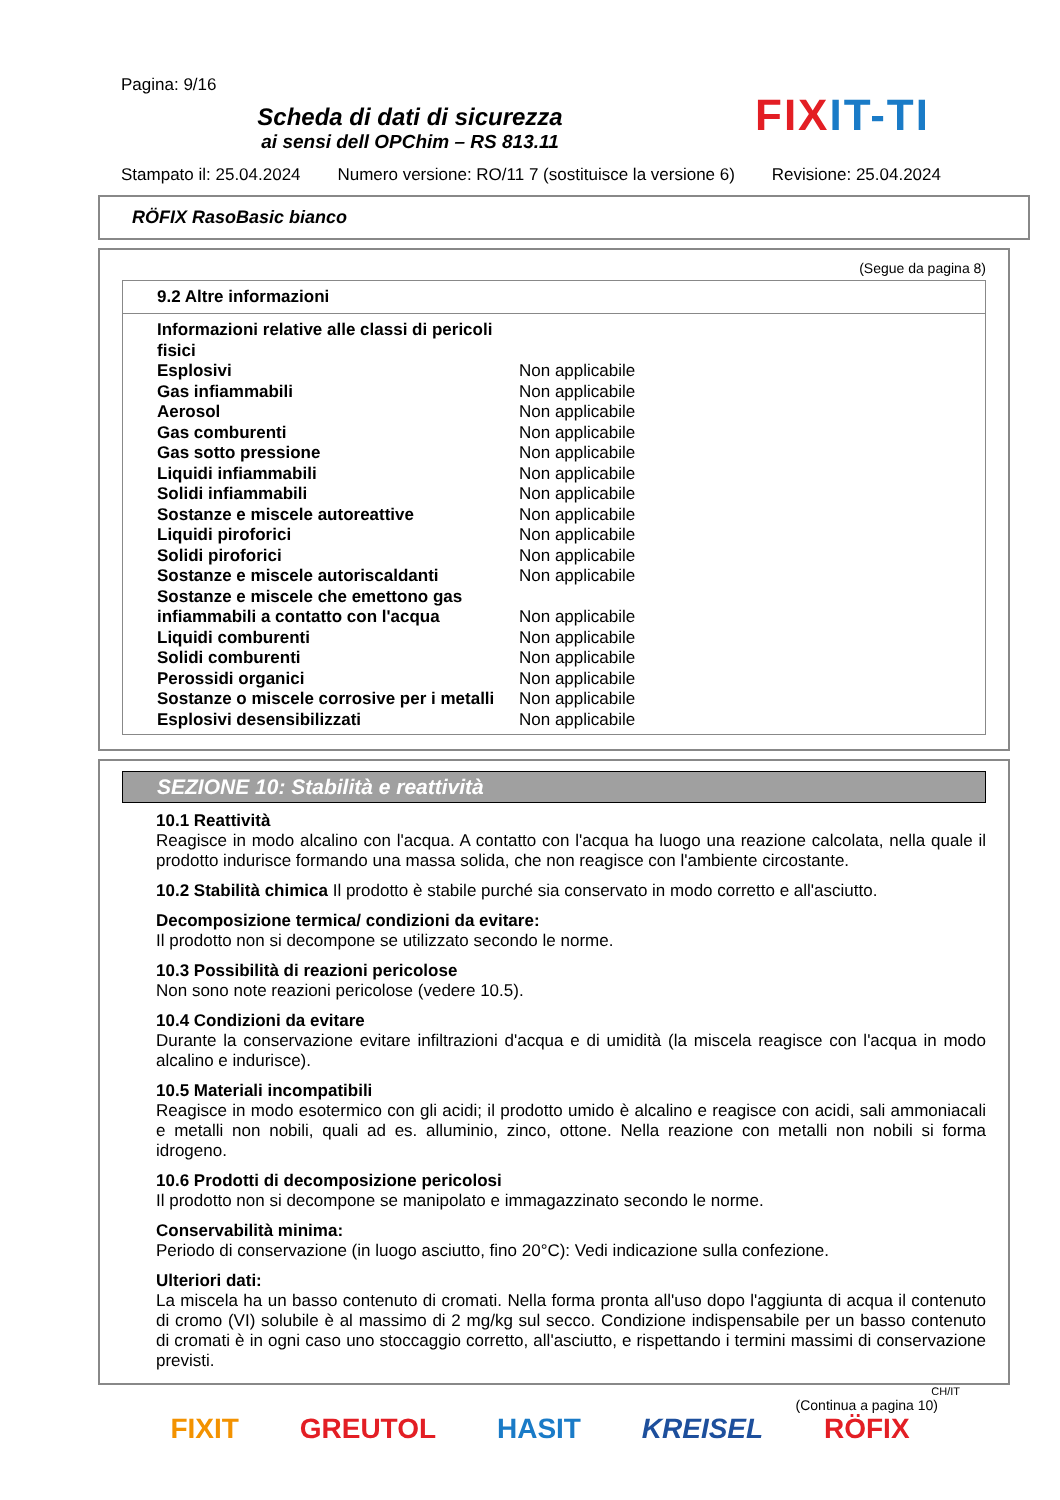Pagina: 9/16
Scheda di dati di sicurezza
ai sensi dell OPChim – RS 813.11
FIXIT-TI
Stampato il: 25.04.2024 Numero versione: RO/11 7 (sostituisce la versione 6) Revisione: 25.04.2024
RÖFIX RasoBasic bianco
(Segue da pagina 8)
9.2 Altre informazioni
| Informazioni relative alle classi di pericoli fisici | |
| Esplosivi | Non applicabile |
| Gas infiammabili | Non applicabile |
| Aerosol | Non applicabile |
| Gas comburenti | Non applicabile |
| Gas sotto pressione | Non applicabile |
| Liquidi infiammabili | Non applicabile |
| Solidi infiammabili | Non applicabile |
| Sostanze e miscele autoreattive | Non applicabile |
| Liquidi piroforici | Non applicabile |
| Solidi piroforici | Non applicabile |
| Sostanze e miscele autoriscaldanti | Non applicabile |
| Sostanze e miscele che emettono gas infiammabili a contatto con l'acqua | Non applicabile |
| Liquidi comburenti | Non applicabile |
| Solidi comburenti | Non applicabile |
| Perossidi organici | Non applicabile |
| Sostanze o miscele corrosive per i metalli | Non applicabile |
| Esplosivi desensibilizzati | Non applicabile |
SEZIONE 10: Stabilità e reattività
10.1 Reattività
Reagisce in modo alcalino con l'acqua. A contatto con l'acqua ha luogo una reazione calcolata, nella quale il prodotto indurisce formando una massa solida, che non reagisce con l'ambiente circostante.
10.2 Stabilità chimica Il prodotto è stabile purché sia conservato in modo corretto e all'asciutto.
Decomposizione termica/ condizioni da evitare:
Il prodotto non si decompone se utilizzato secondo le norme.
10.3 Possibilità di reazioni pericolose
Non sono note reazioni pericolose (vedere 10.5).
10.4 Condizioni da evitare
Durante la conservazione evitare infiltrazioni d'acqua e di umidità (la miscela reagisce con l'acqua in modo alcalino e indurisce).
10.5 Materiali incompatibili
Reagisce in modo esotermico con gli acidi; il prodotto umido è alcalino e reagisce con acidi, sali ammoniacali e metalli non nobili, quali ad es. alluminio, zinco, ottone. Nella reazione con metalli non nobili si forma idrogeno.
10.6 Prodotti di decomposizione pericolosi
Il prodotto non si decompone se manipolato e immagazzinato secondo le norme.
Conservabilità minima:
Periodo di conservazione (in luogo asciutto, fino 20°C): Vedi indicazione sulla confezione.
Ulteriori dati:
La miscela ha un basso contenuto di cromati. Nella forma pronta all'uso dopo l'aggiunta di acqua il contenuto di cromo (VI) solubile è al massimo di 2 mg/kg sul secco. Condizione indispensabile per un basso contenuto di cromati è in ogni caso uno stoccaggio corretto, all'asciutto, e rispettando i termini massimi di conservazione previsti.
CH/IT
(Continua a pagina 10)
FIXIT GREUTOL HASIT KREISEL RÖFIX